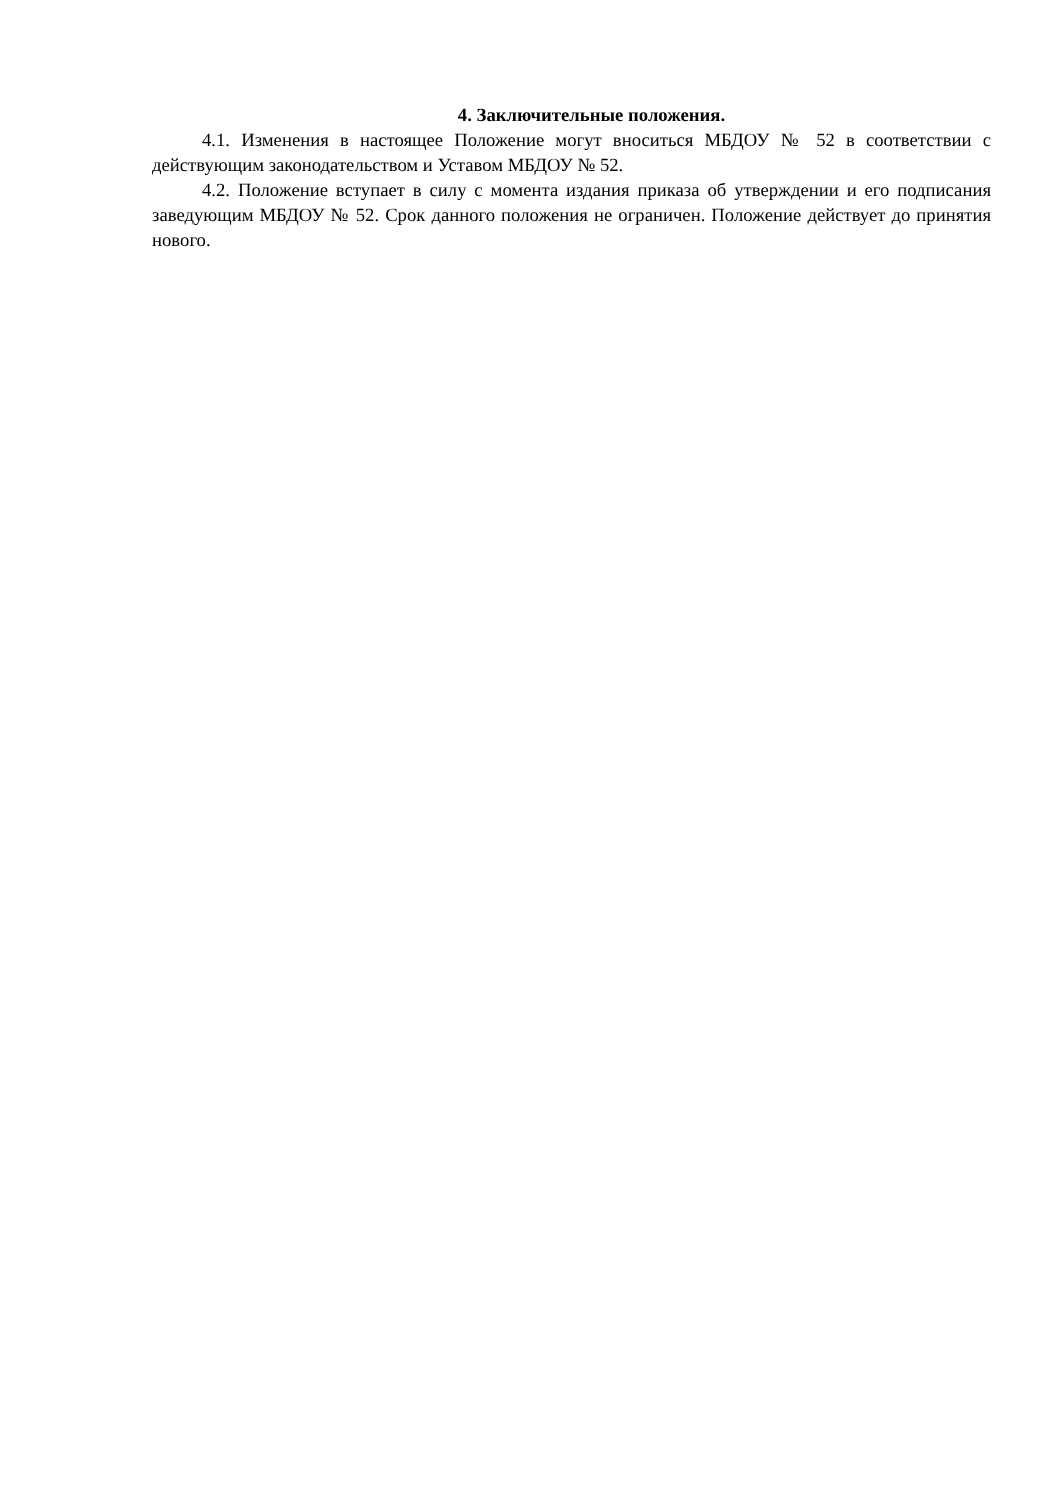4. Заключительные положения.
4.1. Изменения в настоящее Положение могут вноситься МБДОУ № 52 в соответствии с действующим законодательством и Уставом МБДОУ № 52.
4.2. Положение вступает в силу с момента издания приказа об утверждении и его подписания заведующим МБДОУ № 52. Срок данного положения не ограничен. Положение действует до принятия нового.